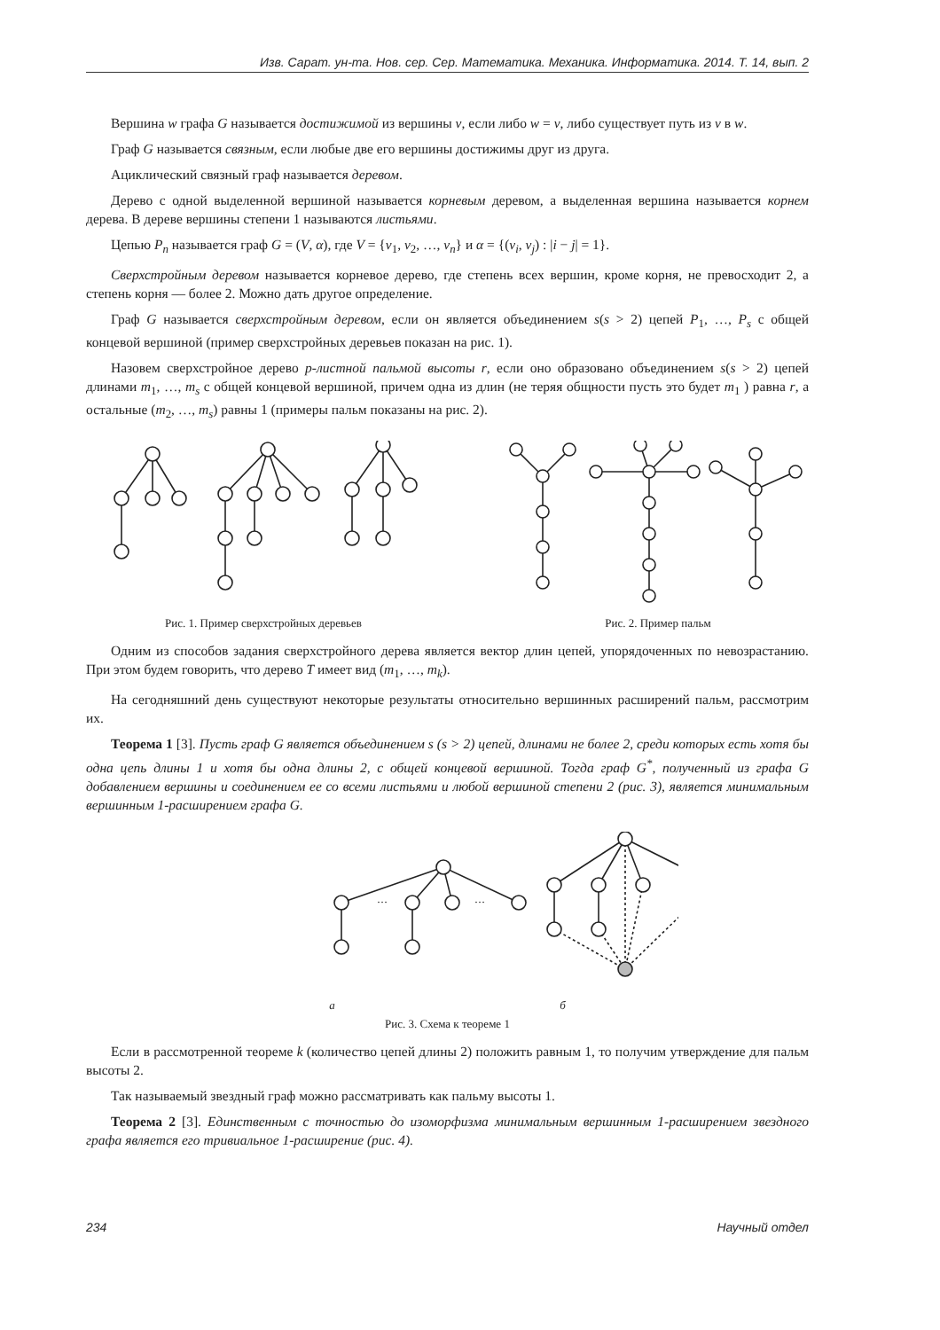Изв. Сарат. ун-та. Нов. сер. Сер. Математика. Механика. Информатика. 2014. Т. 14, вып. 2
Вершина w графа G называется достижимой из вершины v, если либо w = v, либо существует путь из v в w.
Граф G называется связным, если любые две его вершины достижимы друг из друга.
Ациклический связный граф называется деревом.
Дерево с одной выделенной вершиной называется корневым деревом, а выделенная вершина называется корнем дерева. В дереве вершины степени 1 называются листьями.
Цепью P<sub>n</sub> называется граф G = (V, α), где V = {v<sub>1</sub>, v<sub>2</sub>, …, v<sub>n</sub>} и α = {(v<sub>i</sub>, v<sub>j</sub>) : |i − j| = 1}.
Сверхстройным деревом называется корневое дерево, где степень всех вершин, кроме корня, не превосходит 2, а степень корня — более 2. Можно дать другое определение.
Граф G называется сверхстройным деревом, если он является объединением s(s > 2) цепей P<sub>1</sub>, …, P<sub>s</sub> с общей концевой вершиной (пример сверхстройных деревьев показан на рис. 1).
Назовем сверхстройное дерево p-листной пальмой высоты r, если оно образовано объединением s(s > 2) цепей длинами m<sub>1</sub>, …, m<sub>s</sub> с общей концевой вершиной, причем одна из длин (не теряя общности пусть это будет m<sub>1</sub> ) равна r, а остальные (m<sub>2</sub>, …, m<sub>s</sub>) равны 1 (примеры пальм показаны на рис. 2).
Рис. 1. Пример сверхстройных деревьев
Рис. 2. Пример пальм
Одним из способов задания сверхстройного дерева является вектор длин цепей, упорядоченных по невозрастанию. При этом будем говорить, что дерево T имеет вид (m<sub>1</sub>, …, m<sub>k</sub>).
На сегодняшний день существуют некоторые результаты относительно вершинных расширений пальм, рассмотрим их.
Теорема 1 [3]. Пусть граф G является объединением s (s > 2) цепей, длинами не более 2, среди которых есть хотя бы одна цепь длины 1 и хотя бы одна длины 2, с общей концевой вершиной. Тогда граф G<sup>*</sup>, полученный из графа G добавлением вершины и соединением ее со всеми листьями и любой вершиной степени 2 (рис. 3), является минимальным вершинным 1-расширением графа G.
…
…
а б
Рис. 3. Схема к теореме 1
Если в рассмотренной теореме k (количество цепей длины 2) положить равным 1, то получим утверждение для пальм высоты 2.
Так называемый звездный граф можно рассматривать как пальму высоты 1.
Теорема 2 [3]. Единственным с точностью до изоморфизма минимальным вершинным 1-расширением звездного графа является его тривиальное 1-расширение (рис. 4).
234 Научный отдел